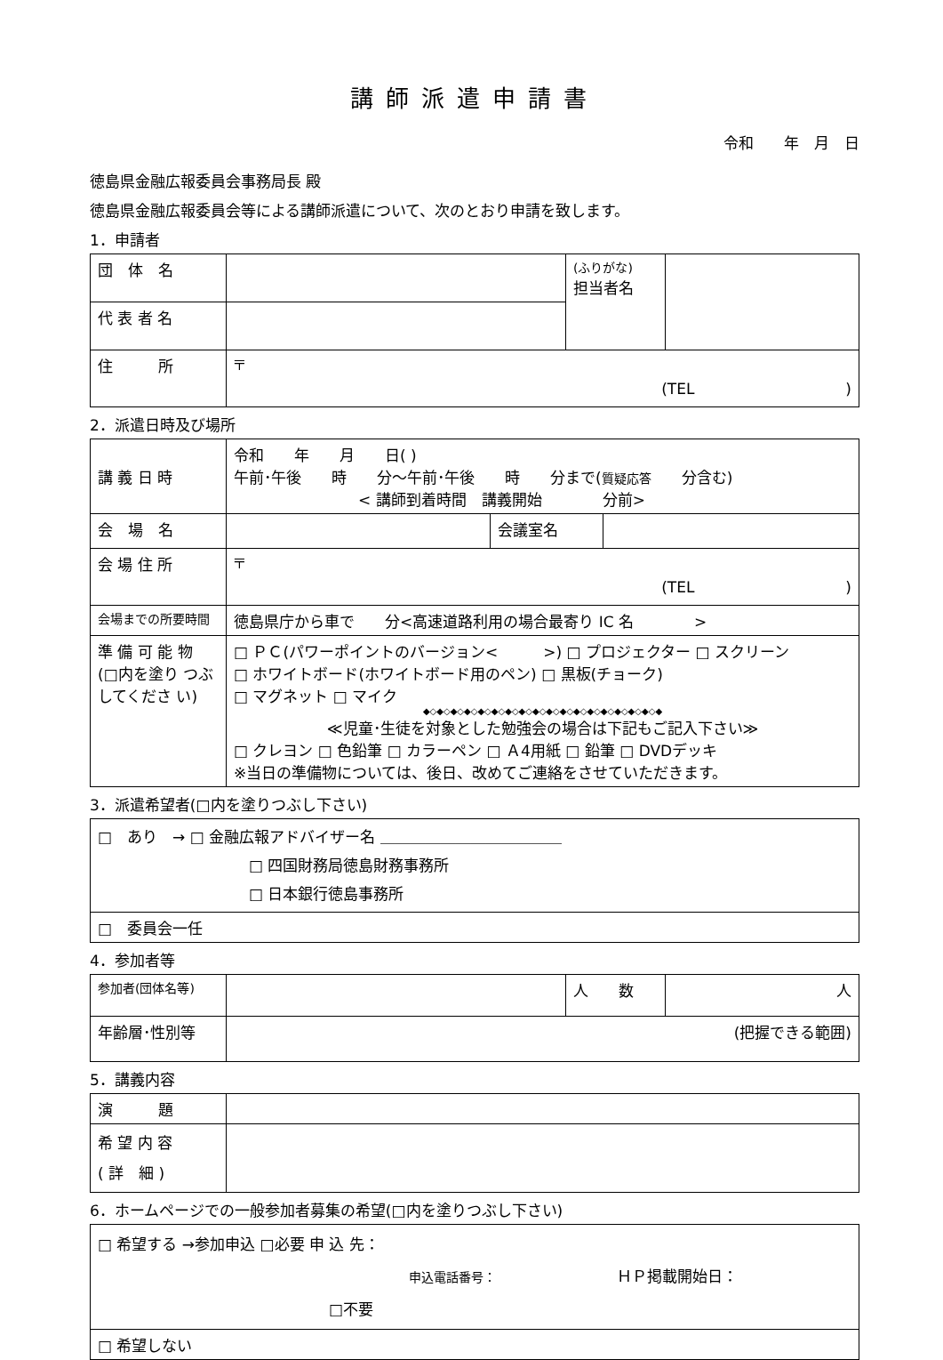講師派遣申請書
令和　　年　月　日
徳島県金融広報委員会事務局長 殿
徳島県金融広報委員会等による講師派遣について、次のとおり申請を致します。
1．申請者
| 団 体 名 | | (ふりがな) 担当者名 | |
| 代 表 者 名 | | | |
| 住 所 | 〒 (TEL ) | | |
2．派遣日時及び場所
| 講 義 日 時 | 令和 年 月 日( ) 午前･午後 時 分～午前･午後 時 分まで( 質疑応答 分含む) < 講師到着時間 講義開始 分前> | | |
| 会 場 名 | | 会議室名 | |
| 会 場 住 所 | 〒 (TEL ) | | |
| 会場までの所要時間 | 徳島県庁から車で 分<高速道路利用の場合最寄り IC 名 > | | |
| 準 備 可 能 物 (□内を塗り つぶしてくださ い) | □ ＰＣ(パワーポイントのバージョン< >) □ プロジェクター □ スクリーン □ ホワイトボード(ホワイトボード用のペン) □ 黒板(チョーク) □ マグネット □ マイク ◆◇◆◇◆◇◆◇◆◇◆◇◆◇◆◇◆◇◆◇◆◇◆◇◆◇◆◇◆◇◆◇◆◇◆ ≪児童･生徒を対象とした勉強会の場合は下記もご記入下さい≫ □ クレヨン □ 色鉛筆 □ カラーペン □ Ａ4用紙 □ 鉛筆 □ DVDデッキ ※当日の準備物については、後日、改めてご連絡をさせていただきます。 | | |
3．派遣希望者(□内を塗りつぶし下さい)
| □ あり → □ 金融広報アドバイザー名 ＿＿＿＿＿＿＿＿＿＿＿＿ □ 四国財務局徳島財務事務所 □ 日本銀行徳島事務所 |
| □ 委員会一任 |
4．参加者等
| 参加者(団体名等) | | 人 数 | 人 |
| 年齢層･性別等 | (把握できる範囲) | | |
5．講義内容
| 演 題 | |
| 希 望 内 容 ( 詳 細 ) | |
6．ホームページでの一般参加者募集の希望(□内を塗りつぶし下さい)
| □ 希望する →参加申込 □必要 申 込 先： 申込電話番号： ＨＰ掲載開始日： □不要 |
| □ 希望しない |